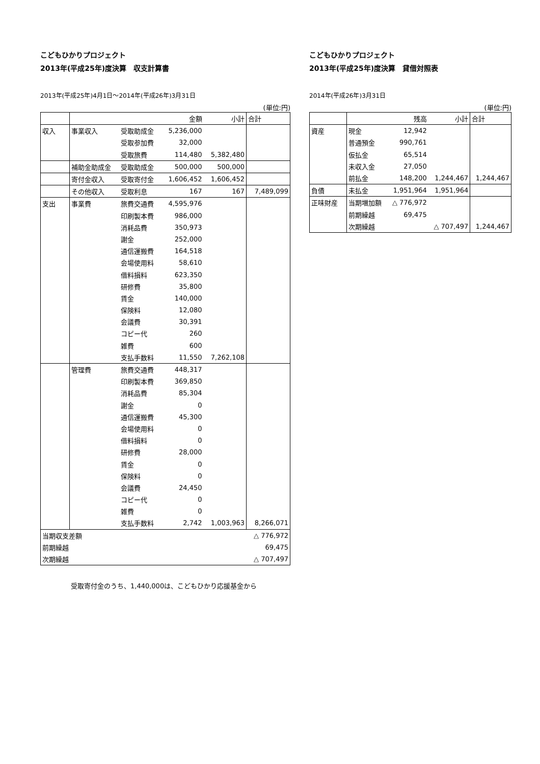こどもひかりプロジェクト
2013年(平成25年)度決算　収支計算書
2013年(平成25年)4月1日～2014年(平成26年)3月31日
(単位:円)
| | | | 金額 | 小計 | 合計 |
| 収入 | 事業収入 | 受取助成金 | 5,236,000 | | |
| | | 受取参加費 | 32,000 | | |
| | | 受取旅費 | 114,480 | 5,382,480 | |
| | 補助金助成金 | 受取助成金 | 500,000 | 500,000 | |
| | 寄付金収入 | 受取寄付金 | 1,606,452 | 1,606,452 | |
| | その他収入 | 受取利息 | 167 | 167 | 7,489,099 |
| 支出 | 事業費 | 旅費交通費 | 4,595,976 | | |
| | | 印刷製本費 | 986,000 | | |
| | | 消耗品費 | 350,973 | | |
| | | 謝金 | 252,000 | | |
| | | 通信運搬費 | 164,518 | | |
| | | 会場使用料 | 58,610 | | |
| | | 借料損料 | 623,350 | | |
| | | 研修費 | 35,800 | | |
| | | 賃金 | 140,000 | | |
| | | 保険料 | 12,080 | | |
| | | 会議費 | 30,391 | | |
| | | コピー代 | 260 | | |
| | | 雑費 | 600 | | |
| | | 支払手数料 | 11,550 | 7,262,108 | |
| | 管理費 | 旅費交通費 | 448,317 | | |
| | | 印刷製本費 | 369,850 | | |
| | | 消耗品費 | 85,304 | | |
| | | 謝金 | 0 | | |
| | | 通信運搬費 | 45,300 | | |
| | | 会場使用料 | 0 | | |
| | | 借料損料 | 0 | | |
| | | 研修費 | 28,000 | | |
| | | 賃金 | 0 | | |
| | | 保険料 | 0 | | |
| | | 会議費 | 24,450 | | |
| | | コピー代 | 0 | | |
| | | 雑費 | 0 | | |
| | | 支払手数料 | 2,742 | 1,003,963 | 8,266,071 |
| 当期収支差額 | | | | | △ 776,972 |
| 前期繰越 | | | | | 69,475 |
| 次期繰越 | | | | | △ 707,497 |
受取寄付金のうち、1,440,000は、こどもひかり応援基金から
こどもひかりプロジェクト
2013年(平成25年)度決算　貸借対照表
2014年(平成26年)3月31日
(単位:円)
| | | 残高 | 小計 | 合計 |
| 資産 | 現金 | 12,942 | | |
| | 普通預金 | 990,761 | | |
| | 仮払金 | 65,514 | | |
| | 未収入金 | 27,050 | | |
| | 前払金 | 148,200 | 1,244,467 | 1,244,467 |
| 負債 | 未払金 | 1,951,964 | 1,951,964 | |
| 正味財産 | 当期増加額 | △ 776,972 | | |
| | 前期繰越 | 69,475 | | |
| | 次期繰越 | | △ 707,497 | 1,244,467 |